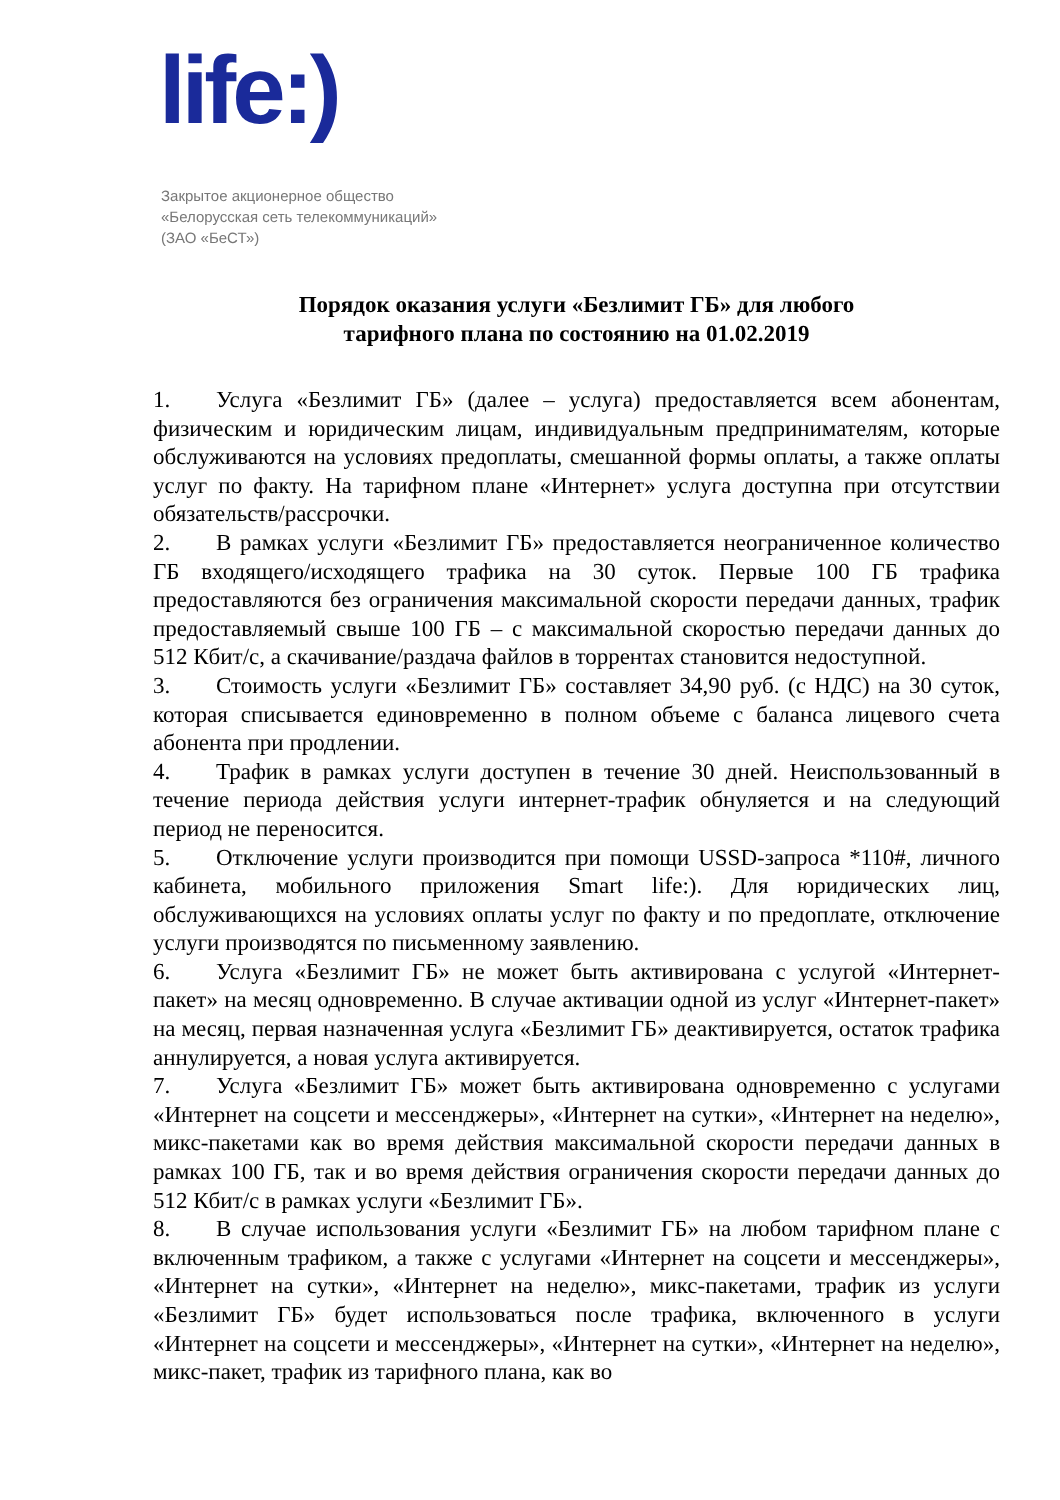life:)
Закрытое акционерное общество
«Белорусская сеть телекоммуникаций»
(ЗАО «БеСТ»)
Порядок оказания услуги «Безлимит ГБ» для любого
тарифного плана по состоянию на 01.02.2019
1. Услуга «Безлимит ГБ» (далее – услуга) предоставляется всем абонентам, физическим и юридическим лицам, индивидуальным предпринимателям, которые обслуживаются на условиях предоплаты, смешанной формы оплаты, а также оплаты услуг по факту. На тарифном плане «Интернет» услуга доступна при отсутствии обязательств/рассрочки.
2. В рамках услуги «Безлимит ГБ» предоставляется неограниченное количество ГБ входящего/исходящего трафика на 30 суток. Первые 100 ГБ трафика предоставляются без ограничения максимальной скорости передачи данных, трафик предоставляемый свыше 100 ГБ – с максимальной скоростью передачи данных до 512 Кбит/с, а скачивание/раздача файлов в торрентах становится недоступной.
3. Стоимость услуги «Безлимит ГБ» составляет 34,90 руб. (с НДС) на 30 суток, которая списывается единовременно в полном объеме с баланса лицевого счета абонента при продлении.
4. Трафик в рамках услуги доступен в течение 30 дней. Неиспользованный в течение периода действия услуги интернет-трафик обнуляется и на следующий период не переносится.
5. Отключение услуги производится при помощи USSD-запроса *110#, личного кабинета, мобильного приложения Smart life:). Для юридических лиц, обслуживающихся на условиях оплаты услуг по факту и по предоплате, отключение услуги производятся по письменному заявлению.
6. Услуга «Безлимит ГБ» не может быть активирована с услугой «Интернет-пакет» на месяц одновременно. В случае активации одной из услуг «Интернет-пакет» на месяц, первая назначенная услуга «Безлимит ГБ» деактивируется, остаток трафика аннулируется, а новая услуга активируется.
7. Услуга «Безлимит ГБ» может быть активирована одновременно с услугами «Интернет на соцсети и мессенджеры», «Интернет на сутки», «Интернет на неделю», микс-пакетами как во время действия максимальной скорости передачи данных в рамках 100 ГБ, так и во время действия ограничения скорости передачи данных до 512 Кбит/с в рамках услуги «Безлимит ГБ».
8. В случае использования услуги «Безлимит ГБ» на любом тарифном плане с включенным трафиком, а также с услугами «Интернет на соцсети и мессенджеры», «Интернет на сутки», «Интернет на неделю», микс-пакетами, трафик из услуги «Безлимит ГБ» будет использоваться после трафика, включенного в услуги «Интернет на соцсети и мессенджеры», «Интернет на сутки», «Интернет на неделю», микс-пакет, трафик из тарифного плана, как во